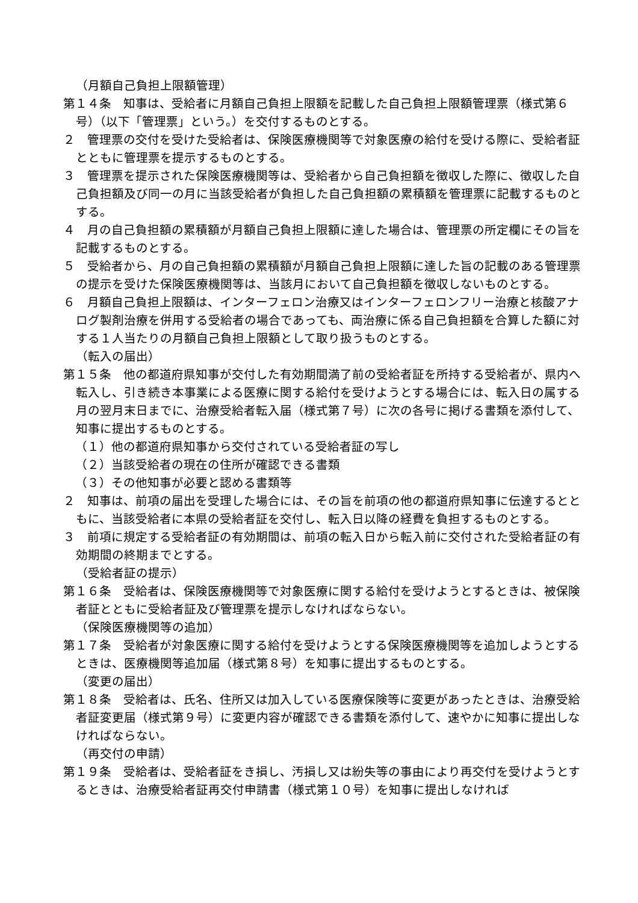（月額自己負担上限額管理）
第１４条　知事は、受給者に月額自己負担上限額を記載した自己負担上限額管理票（様式第６号）（以下「管理票」という。）を交付するものとする。
２　管理票の交付を受けた受給者は、保険医療機関等で対象医療の給付を受ける際に、受給者証とともに管理票を提示するものとする。
３　管理票を提示された保険医療機関等は、受給者から自己負担額を徴収した際に、徴収した自己負担額及び同一の月に当該受給者が負担した自己負担額の累積額を管理票に記載するものとする。
４　月の自己負担額の累積額が月額自己負担上限額に達した場合は、管理票の所定欄にその旨を記載するものとする。
５　受給者から、月の自己負担額の累積額が月額自己負担上限額に達した旨の記載のある管理票の提示を受けた保険医療機関等は、当該月において自己負担額を徴収しないものとする。
６　月額自己負担上限額は、インターフェロン治療又はインターフェロンフリー治療と核酸アナログ製剤治療を併用する受給者の場合であっても、両治療に係る自己負担額を合算した額に対する１人当たりの月額自己負担上限額として取り扱うものとする。
（転入の届出）
第１５条　他の都道府県知事が交付した有効期間満了前の受給者証を所持する受給者が、県内へ転入し、引き続き本事業による医療に関する給付を受けようとする場合には、転入日の属する月の翌月末日までに、治療受給者転入届（様式第７号）に次の各号に掲げる書類を添付して、知事に提出するものとする。
（１）他の都道府県知事から交付されている受給者証の写し
（２）当該受給者の現在の住所が確認できる書類
（３）その他知事が必要と認める書類等
２　知事は、前項の届出を受理した場合には、その旨を前項の他の都道府県知事に伝達するとともに、当該受給者に本県の受給者証を交付し、転入日以降の経費を負担するものとする。
３　前項に規定する受給者証の有効期間は、前項の転入日から転入前に交付された受給者証の有効期間の終期までとする。
（受給者証の提示）
第１６条　受給者は、保険医療機関等で対象医療に関する給付を受けようとするときは、被保険者証とともに受給者証及び管理票を提示しなければならない。
（保険医療機関等の追加）
第１７条　受給者が対象医療に関する給付を受けようとする保険医療機関等を追加しようとするときは、医療機関等追加届（様式第８号）を知事に提出するものとする。
（変更の届出）
第１８条　受給者は、氏名、住所又は加入している医療保険等に変更があったときは、治療受給者証変更届（様式第９号）に変更内容が確認できる書類を添付して、速やかに知事に提出しなければならない。
（再交付の申請）
第１９条　受給者は、受給者証をき損し、汚損し又は紛失等の事由により再交付を受けようとするときは、治療受給者証再交付申請書（様式第１０号）を知事に提出しなければ